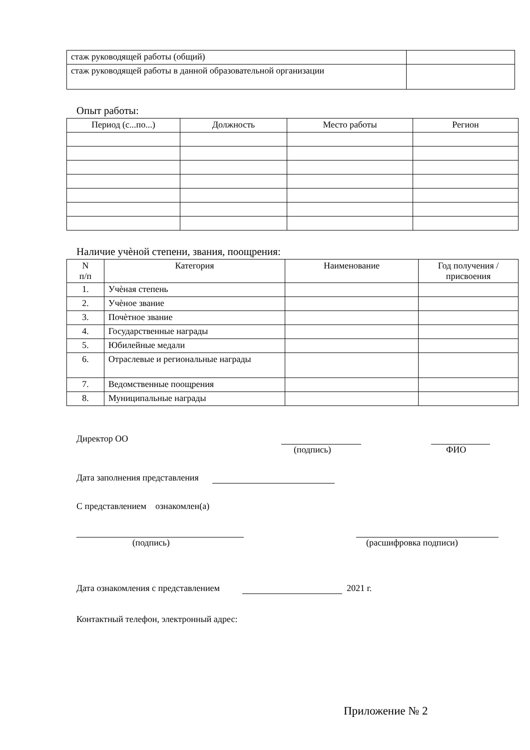| стаж руководящей работы (общий) | |
| стаж руководящей работы в данной образовательной организации | |
Опыт работы:
| Период (с...по...) | Должность | Место работы | Регион |
| --- | --- | --- | --- |
Наличие учѐной степени, звания, поощрения:
| N п/п | Категория | Наименование | Год получения / присвоения |
| --- | --- | --- | --- |
| 1. | Учѐная степень | | |
| 2. | Учѐное звание | | |
| 3. | Почѐтное звание | | |
| 4. | Государственные награды | | |
| 5. | Юбилейные медали | | |
| 6. | Отраслевые и региональные награды | | |
| 7. | Ведомственные поощрения | | |
| 8. | Муниципальные награды | | |
Директор ОО
(подпись)
ФИО
Дата заполнения представления
С представлением ознакомлен(а)
(подпись)
(расшифровка подписи)
Дата ознакомления с представлением 2021 г.
Контактный телефон, электронный адрес:
Приложение № 2